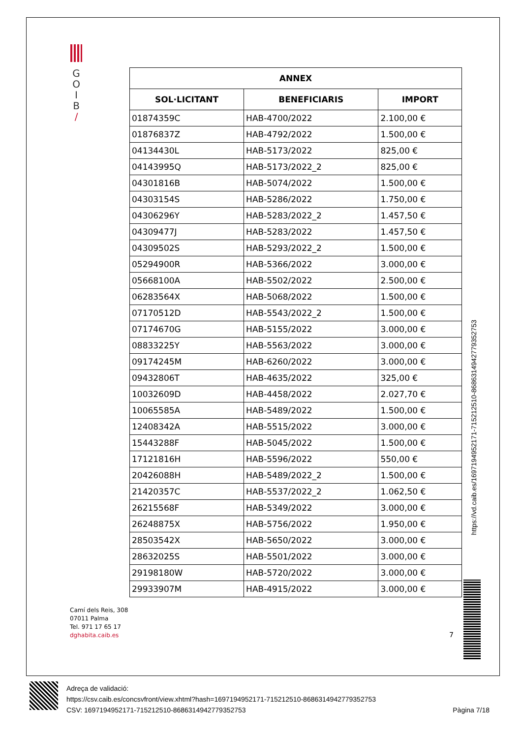G
O
I
B
/
| ANNEX | | |
| --- | --- | --- |
| SOL·LICITANT | BENEFICIARIS | IMPORT |
| 01874359C | HAB-4700/2022 | 2.100,00 € |
| 01876837Z | HAB-4792/2022 | 1.500,00 € |
| 04134430L | HAB-5173/2022 | 825,00 € |
| 04143995Q | HAB-5173/2022_2 | 825,00 € |
| 04301816B | HAB-5074/2022 | 1.500,00 € |
| 04303154S | HAB-5286/2022 | 1.750,00 € |
| 04306296Y | HAB-5283/2022_2 | 1.457,50 € |
| 04309477J | HAB-5283/2022 | 1.457,50 € |
| 04309502S | HAB-5293/2022_2 | 1.500,00 € |
| 05294900R | HAB-5366/2022 | 3.000,00 € |
| 05668100A | HAB-5502/2022 | 2.500,00 € |
| 06283564X | HAB-5068/2022 | 1.500,00 € |
| 07170512D | HAB-5543/2022_2 | 1.500,00 € |
| 07174670G | HAB-5155/2022 | 3.000,00 € |
| 08833225Y | HAB-5563/2022 | 3.000,00 € |
| 09174245M | HAB-6260/2022 | 3.000,00 € |
| 09432806T | HAB-4635/2022 | 325,00 € |
| 10032609D | HAB-4458/2022 | 2.027,70 € |
| 10065585A | HAB-5489/2022 | 1.500,00 € |
| 12408342A | HAB-5515/2022 | 3.000,00 € |
| 15443288F | HAB-5045/2022 | 1.500,00 € |
| 17121816H | HAB-5596/2022 | 550,00 € |
| 20426088H | HAB-5489/2022_2 | 1.500,00 € |
| 21420357C | HAB-5537/2022_2 | 1.062,50 € |
| 26215568F | HAB-5349/2022 | 3.000,00 € |
| 26248875X | HAB-5756/2022 | 1.950,00 € |
| 28503542X | HAB-5650/2022 | 3.000,00 € |
| 28632025S | HAB-5501/2022 | 3.000,00 € |
| 29198180W | HAB-5720/2022 | 3.000,00 € |
| 29933907M | HAB-4915/2022 | 3.000,00 € |
https://vd.caib.es/1697194952171-715212510-8686314942779352753
Camí dels Reis, 308
07011 Palma
Tel. 971 17 65 17
dghabita.caib.es
7
Adreça de validació:
https://csv.caib.es/concsvfront/view.xhtml?hash=1697194952171-715212510-8686314942779352753
CSV: 1697194952171-715212510-8686314942779352753 Pàgina 7/18